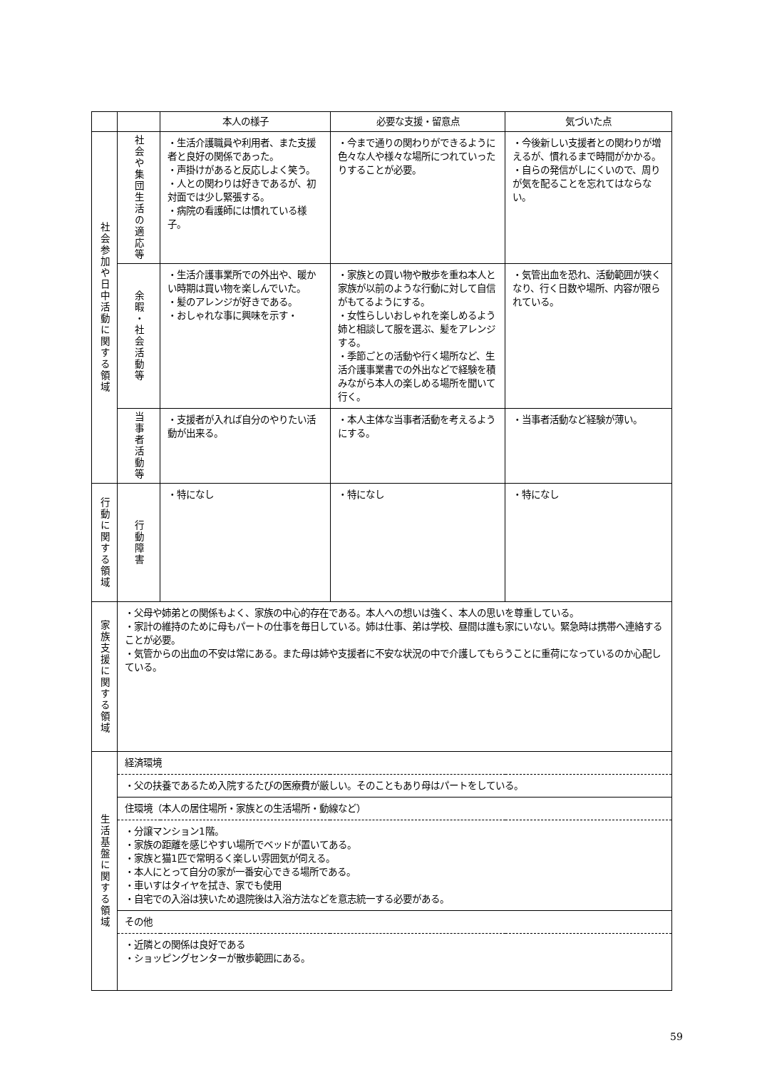| | | 本人の様子 | 必要な支援・留意点 | 気づいた点 |
| --- | --- | --- | --- | --- |
| 社会参加や日中活動に関する領域 | 社会や集団生活の適応等 | ・生活介護職員や利用者、また支援者と良好の関係であった。 ・声掛けがあると反応しよく笑う。 ・人との関わりは好きであるが、初対面では少し緊張する。 ・病院の看護師には慣れている様子。 | ・今まで通りの関わりができるように色々な人や様々な場所につれていったりすることが必要。 | ・今後新しい支援者との関わりが増えるが、慣れるまで時間がかかる。 ・自らの発信がしにくいので、周りが気を配ることを忘れてはならない。 |
| | 余暇・社会活動等 | ・生活介護事業所での外出や、暖かい時期は買い物を楽しんでいた。 ・髪のアレンジが好きである。 ・おしゃれな事に興味を示す・ | ・家族との買い物や散歩を重ね本人と家族が以前のような行動に対して自信がもてるようにする。 ・女性らしいおしゃれを楽しめるよう姉と相談して服を選ぶ、髪をアレンジする。 ・季節ごとの活動や行く場所など、生活介護事業書での外出などで経験を積みながら本人の楽しめる場所を聞いて行く。 | ・気管出血を恐れ、活動範囲が狭くなり、行く日数や場所、内容が限られている。 |
| | 当事者活動等 | ・支援者が入れば自分のやりたい活動が出来る。 | ・本人主体な当事者活動を考えるようにする。 | ・当事者活動など経験が薄い。 |
| 行動に関する領域 | 行動障害 | ・特になし | ・特になし | ・特になし |
| 家族支援に関する領域 | ・父母や姉弟との関係もよく、家族の中心的存在である。本人への想いは強く、本人の思いを尊重している。 ・家計の維持のために母もパートの仕事を毎日している。姉は仕事、弟は学校、昼間は誰も家にいない。緊急時は携帯へ連絡することが必要。 ・気管からの出血の不安は常にある。また母は姉や支援者に不安な状況の中で介護してもらうことに重荷になっているのか心配している。 | | | |
| 生活基盤に関する領域 | 経済環境 | | | |
| | ・父の扶養であるため入院するたびの医療費が厳しい。そのこともあり母はパートをしている。 | | | |
| | 住環境（本人の居住場所・家族との生活場所・動線など） | | | |
| | ・分譲マンション1階。 ・家族の距離を感じやすい場所でベッドが置いてある。 ・家族と猫1匹で常明るく楽しい雰囲気が伺える。 ・本人にとって自分の家が一番安心できる場所である。 ・車いすはタイヤを拭き、家でも使用 ・自宅での入浴は狭いため退院後は入浴方法などを意志統一する必要がある。 | | | |
| | その他 | | | |
| | ・近隣との関係は良好である ・ショッピングセンターが散歩範囲にある。 | | | |
59